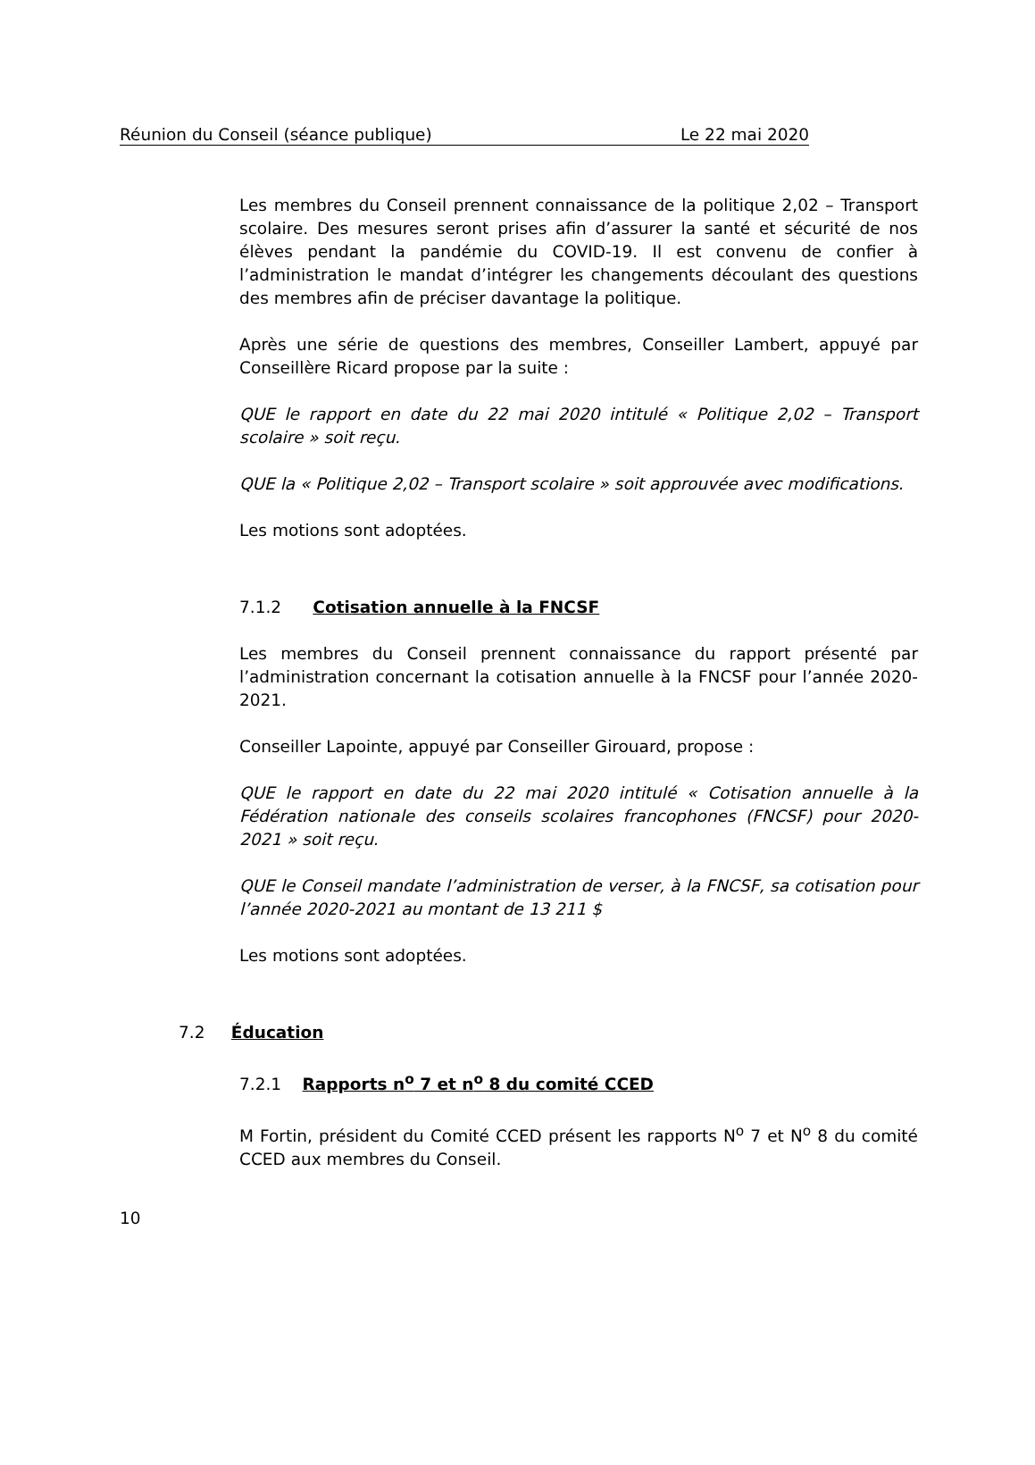Réunion du Conseil (séance publique) Le 22 mai 2020
Les membres du Conseil prennent connaissance de la politique 2,02 – Transport scolaire. Des mesures seront prises afin d’assurer la santé et sécurité de nos élèves pendant la pandémie du COVID-19. Il est convenu de confier à l’administration le mandat d’intégrer les changements découlant des questions des membres afin de préciser davantage la politique.
Après une série de questions des membres, Conseiller Lambert, appuyé par Conseillère Ricard propose par la suite :
QUE le rapport en date du 22 mai 2020 intitulé « Politique 2,02 – Transport scolaire » soit reçu.
QUE la « Politique 2,02 – Transport scolaire » soit approuvée avec modifications.
Les motions sont adoptées.
7.1.2 Cotisation annuelle à la FNCSF
Les membres du Conseil prennent connaissance du rapport présenté par l’administration concernant la cotisation annuelle à la FNCSF pour l’année 2020-2021.
Conseiller Lapointe, appuyé par Conseiller Girouard, propose :
QUE le rapport en date du 22 mai 2020 intitulé « Cotisation annuelle à la Fédération nationale des conseils scolaires francophones (FNCSF) pour 2020-2021 » soit reçu.
QUE le Conseil mandate l’administration de verser, à la FNCSF, sa cotisation pour l’année 2020-2021 au montant de 13 211 $
Les motions sont adoptées.
7.2 Éducation
7.2.1 Rapports n<sup>o</sup> 7 et n<sup>o</sup> 8 du comité CCED
M Fortin, président du Comité CCED présent les rapports N<sup>o</sup> 7 et N<sup>o</sup> 8 du comité CCED aux membres du Conseil.
10